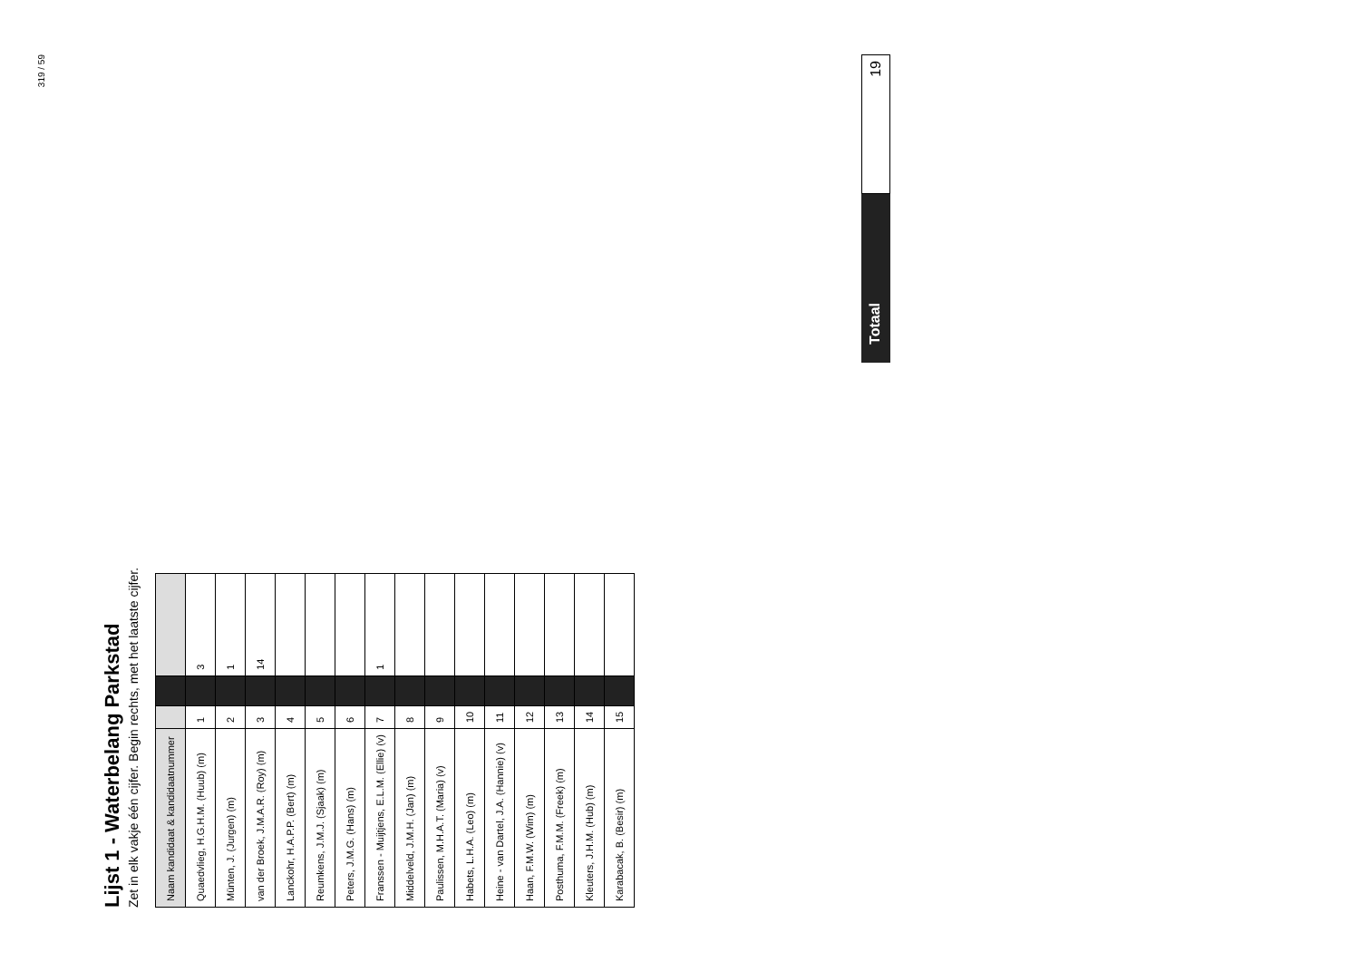319 / 59
Lijst 1 - Waterbelang Parkstad
Zet in elk vakje één cijfer. Begin rechts, met het laatste cijfer.
| Naam kandidaat & kandidaatnummer | | | |
| --- | --- | --- | --- |
| Quaedvlieg, H.G.H.M. (Huub) (m) | 1 | | 3 |
| Münten, J. (Jurgen) (m) | 2 | | 1 |
| van der Broek, J.M.A.R. (Roy) (m) | 3 | | 14 |
| Lanckohr, H.A.P.P. (Bert) (m) | 4 | | |
| Reumkens, J.M.J. (Sjaak) (m) | 5 | | |
| Peters, J.M.G. (Hans) (m) | 6 | | |
| Franssen - Muijtjens, E.L.M. (Ellie) (v) | 7 | | 1 |
| Middelveld, J.M.H. (Jan) (m) | 8 | | |
| Paulissen, M.H.A.T. (Maria) (v) | 9 | | |
| Habets, L.H.A. (Leo) (m) | 10 | | |
| Heine - van Dartel, J.A. (Hannie) (v) | 11 | | |
| Haan, F.M.W. (Wim) (m) | 12 | | |
| Posthuma, F.M.M. (Freek) (m) | 13 | | |
| Kleuters, J.H.M. (Hub) (m) | 14 | | |
| Karabacak, B. (Besir) (m) | 15 | | |
Totaal
19